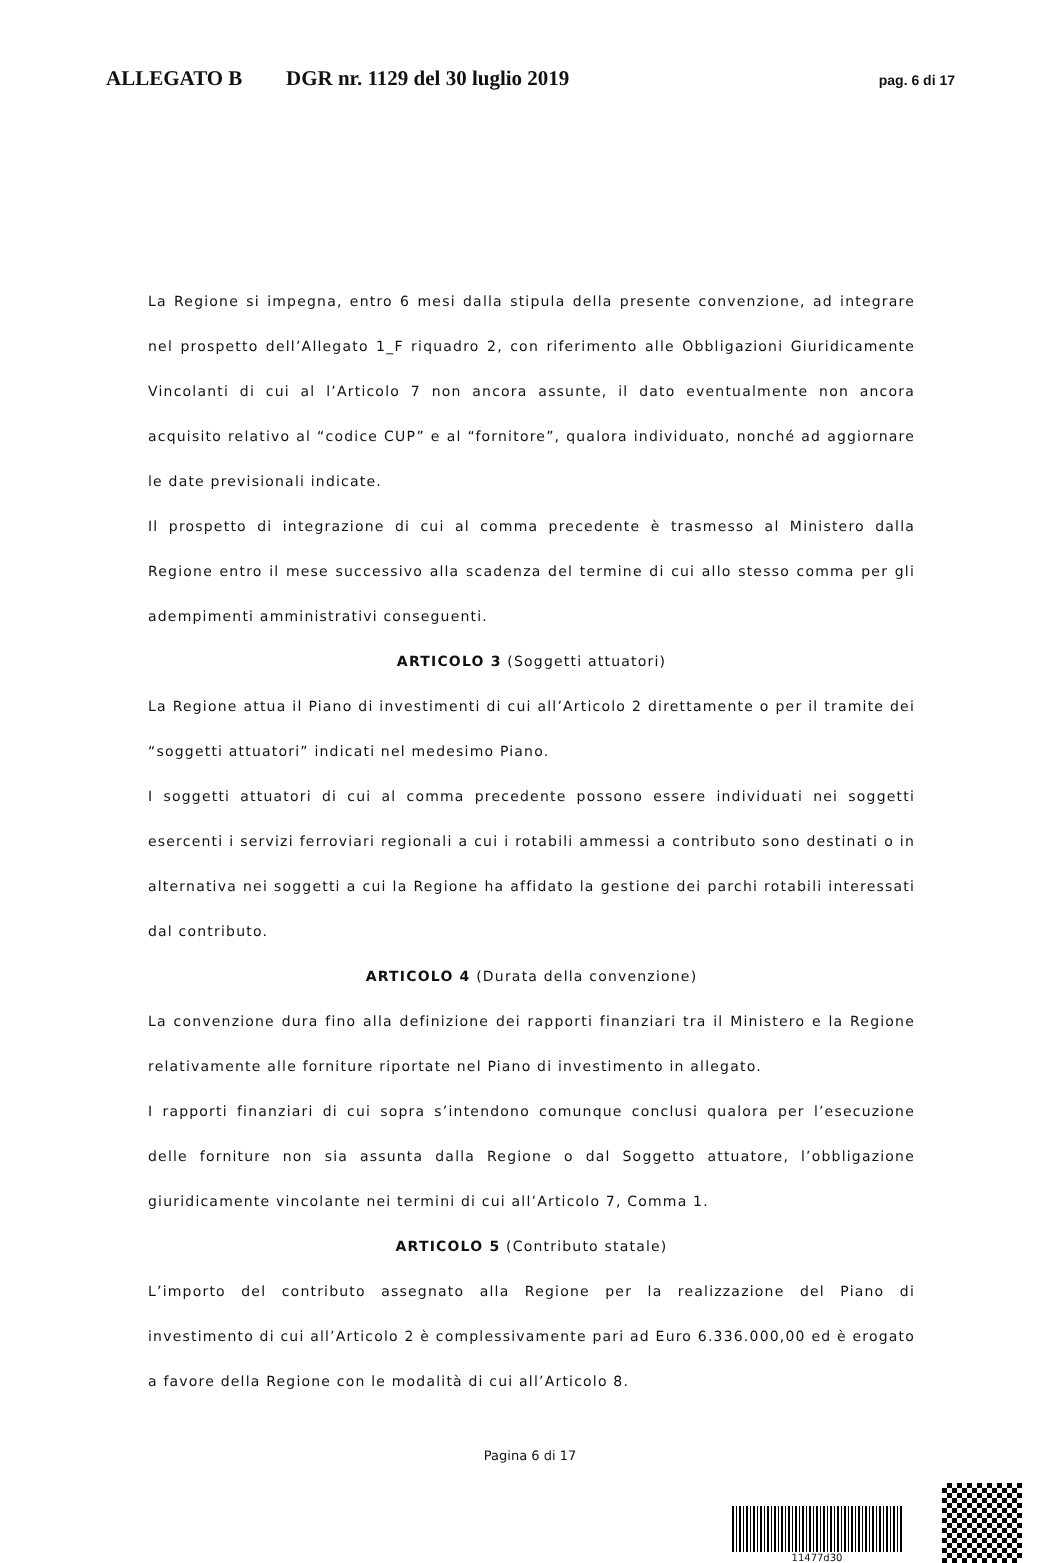ALLEGATO B DGR nr. 1129 del 30 luglio 2019 pag. 6 di 17
La Regione si impegna, entro 6 mesi dalla stipula della presente convenzione, ad integrare nel prospetto dell’Allegato 1_F riquadro 2, con riferimento alle Obbligazioni Giuridicamente Vincolanti di cui al l’Articolo 7 non ancora assunte, il dato eventualmente non ancora acquisito relativo al “codice CUP” e al “fornitore”, qualora individuato, nonché ad aggiornare le date previsionali indicate.
Il prospetto di integrazione di cui al comma precedente è trasmesso al Ministero dalla Regione entro il mese successivo alla scadenza del termine di cui allo stesso comma per gli adempimenti amministrativi conseguenti.
ARTICOLO 3 (Soggetti attuatori)
La Regione attua il Piano di investimenti di cui all’Articolo 2 direttamente o per il tramite dei “soggetti attuatori” indicati nel medesimo Piano.
I soggetti attuatori di cui al comma precedente possono essere individuati nei soggetti esercenti i servizi ferroviari regionali a cui i rotabili ammessi a contributo sono destinati o in alternativa nei soggetti a cui la Regione ha affidato la gestione dei parchi rotabili interessati dal contributo.
ARTICOLO 4 (Durata della convenzione)
La convenzione dura fino alla definizione dei rapporti finanziari tra il Ministero e la Regione relativamente alle forniture riportate nel Piano di investimento in allegato.
I rapporti finanziari di cui sopra s’intendono comunque conclusi qualora per l’esecuzione delle forniture non sia assunta dalla Regione o dal Soggetto attuatore, l’obbligazione giuridicamente vincolante nei termini di cui all’Articolo 7, Comma 1.
ARTICOLO 5 (Contributo statale)
L’importo del contributo assegnato alla Regione per la realizzazione del Piano di investimento di cui all’Articolo 2 è complessivamente pari ad Euro 6.336.000,00 ed è erogato a favore della Regione con le modalità di cui all’Articolo 8.
Pagina 6 di 17
11477d30